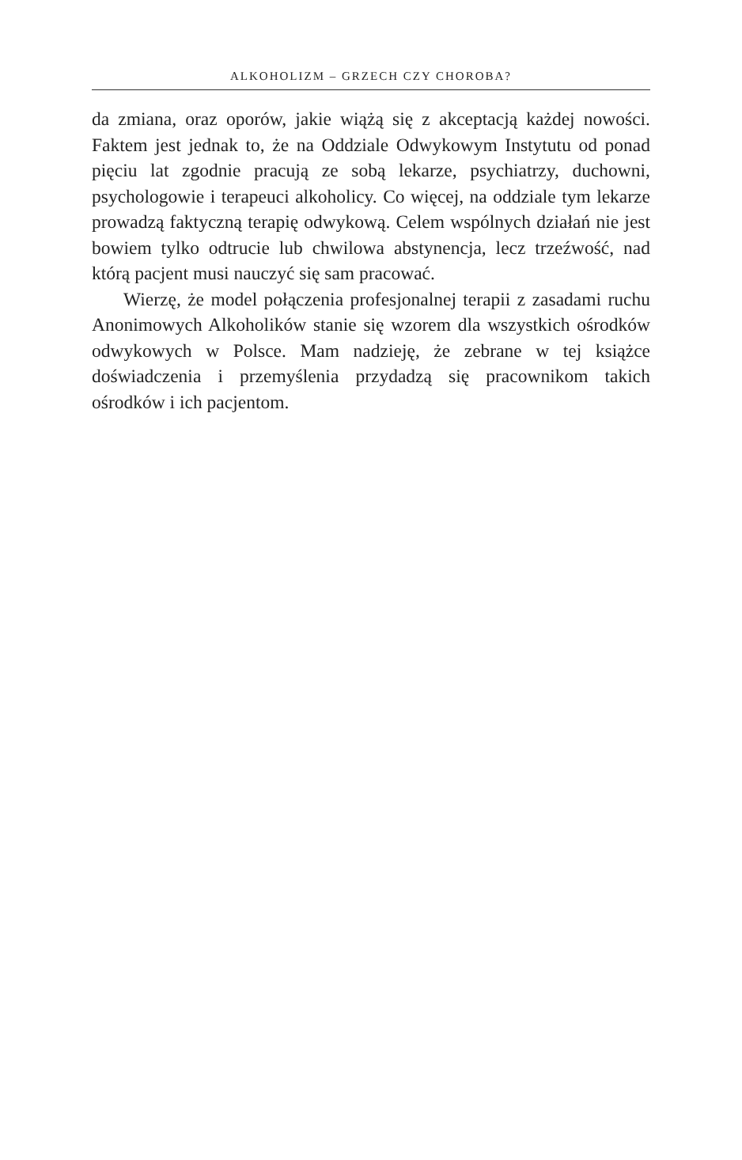ALKOHOLIZM – GRZECH CZY CHOROBA?
da zmiana, oraz oporów, jakie wiążą się z akceptacją każdej nowości. Faktem jest jednak to, że na Oddziale Odwykowym Instytutu od ponad pięciu lat zgodnie pracują ze sobą lekarze, psychiatrzy, duchowni, psychologowie i terapeuci alkoholicy. Co więcej, na oddziale tym lekarze prowadzą faktyczną terapię odwykową. Celem wspólnych działań nie jest bowiem tylko odtrucie lub chwilowa abstynencja, lecz trzeźwość, nad którą pacjent musi nauczyć się sam pracować.
Wierzę, że model połączenia profesjonalnej terapii z zasadami ruchu Anonimowych Alkoholików stanie się wzorem dla wszystkich ośrodków odwykowych w Polsce. Mam nadzieję, że zebrane w tej książce doświadczenia i przemyślenia przydadzą się pracownikom takich ośrodków i ich pacjentom.